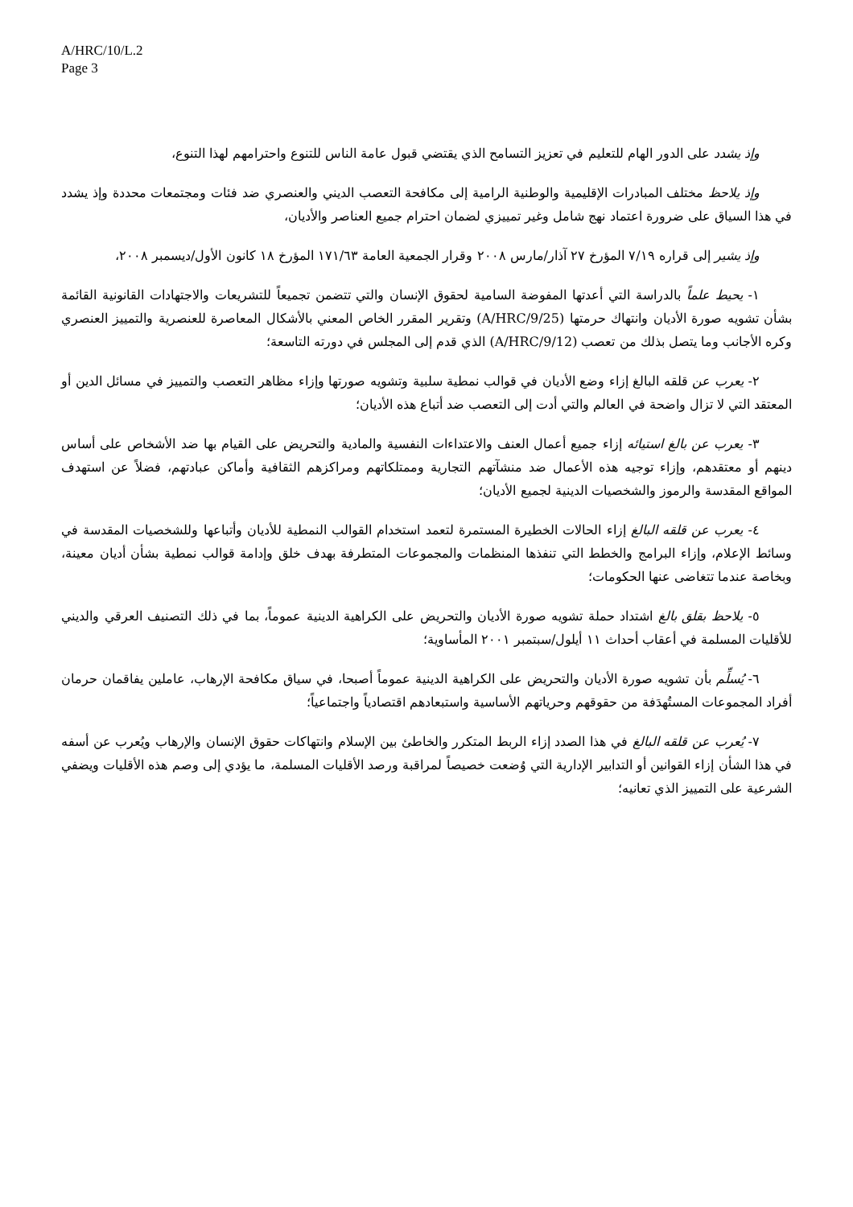A/HRC/10/L.2
Page 3
وإذ يشدد على الدور الهام للتعليم في تعزيز التسامح الذي يقتضي قبول عامة الناس للتنوع واحترامهم لهذا التنوع،
وإذ يلاحظ مختلف المبادرات الإقليمية والوطنية الرامية إلى مكافحة التعصب الديني والعنصري ضد فئات ومجتمعات محددة وإذ يشدد في هذا السياق على ضرورة اعتماد نهج شامل وغير تمييزي لضمان احترام جميع العناصر والأديان،
وإذ يشير إلى قراره ٧/١٩ المؤرخ ٢٧ آذار/مارس ٢٠٠٨ وقرار الجمعية العامة ١٧١/٦٣ المؤرخ ١٨ كانون الأول/ديسمبر ٢٠٠٨،
١- يحيط علماً بالدراسة التي أعدتها المفوضة السامية لحقوق الإنسان والتي تتضمن تجميعاً للتشريعات والاجتهادات القانونية القائمة بشأن تشويه صورة الأديان وانتهاك حرمتها (A/HRC/9/25) وتقرير المقرر الخاص المعني بالأشكال المعاصرة للعنصرية والتمييز العنصري وكره الأجانب وما يتصل بذلك من تعصب (A/HRC/9/12) الذي قدم إلى المجلس في دورته التاسعة؛
٢- يعرب عن قلقه البالغ إزاء وضع الأديان في قوالب نمطية سلبية وتشويه صورتها وإزاء مظاهر التعصب والتمييز في مسائل الدين أو المعتقد التي لا تزال واضحة في العالم والتي أدت إلى التعصب ضد أتباع هذه الأديان؛
٣- يعرب عن بالغ استيائه إزاء جميع أعمال العنف والاعتداءات النفسية والمادية والتحريض على القيام بها ضد الأشخاص على أساس دينهم أو معتقدهم، وإزاء توجيه هذه الأعمال ضد منشآتهم التجارية وممتلكاتهم ومراكزهم الثقافية وأماكن عبادتهم، فضلاً عن استهدف المواقع المقدسة والرموز والشخصيات الدينية لجميع الأديان؛
٤- يعرب عن قلقه البالغ إزاء الحالات الخطيرة المستمرة لتعمد استخدام القوالب النمطية للأديان وأتباعها وللشخصيات المقدسة في وسائط الإعلام، وإزاء البرامج والخطط التي تنفذها المنظمات والمجموعات المتطرفة بهدف خلق وإدامة قوالب نمطية بشأن أديان معينة، وبخاصة عندما تتغاضى عنها الحكومات؛
٥- يلاحظ بقلق بالغ اشتداد حملة تشويه صورة الأديان والتحريض على الكراهية الدينية عموماً، بما في ذلك التصنيف العرقي والديني للأقليات المسلمة في أعقاب أحداث ١١ أيلول/سبتمبر ٢٠٠١ المأساوية؛
٦- يُسلِّم بأن تشويه صورة الأديان والتحريض على الكراهية الدينية عموماً أصبحا، في سياق مكافحة الإرهاب، عاملين يفاقمان حرمان أفراد المجموعات المستُهدَفة من حقوقهم وحرياتهم الأساسية واستبعادهم اقتصادياً واجتماعياً؛
٧- يُعرب عن قلقه البالغ في هذا الصدد إزاء الربط المتكرر والخاطئ بين الإسلام وانتهاكات حقوق الإنسان والإرهاب ويُعرب عن أسفه في هذا الشأن إزاء القوانين أو التدابير الإدارية التي وُضعت خصيصاً لمراقبة ورصد الأقليات المسلمة، ما يؤدي إلى وصم هذه الأقليات ويضفي الشرعية على التمييز الذي تعانيه؛